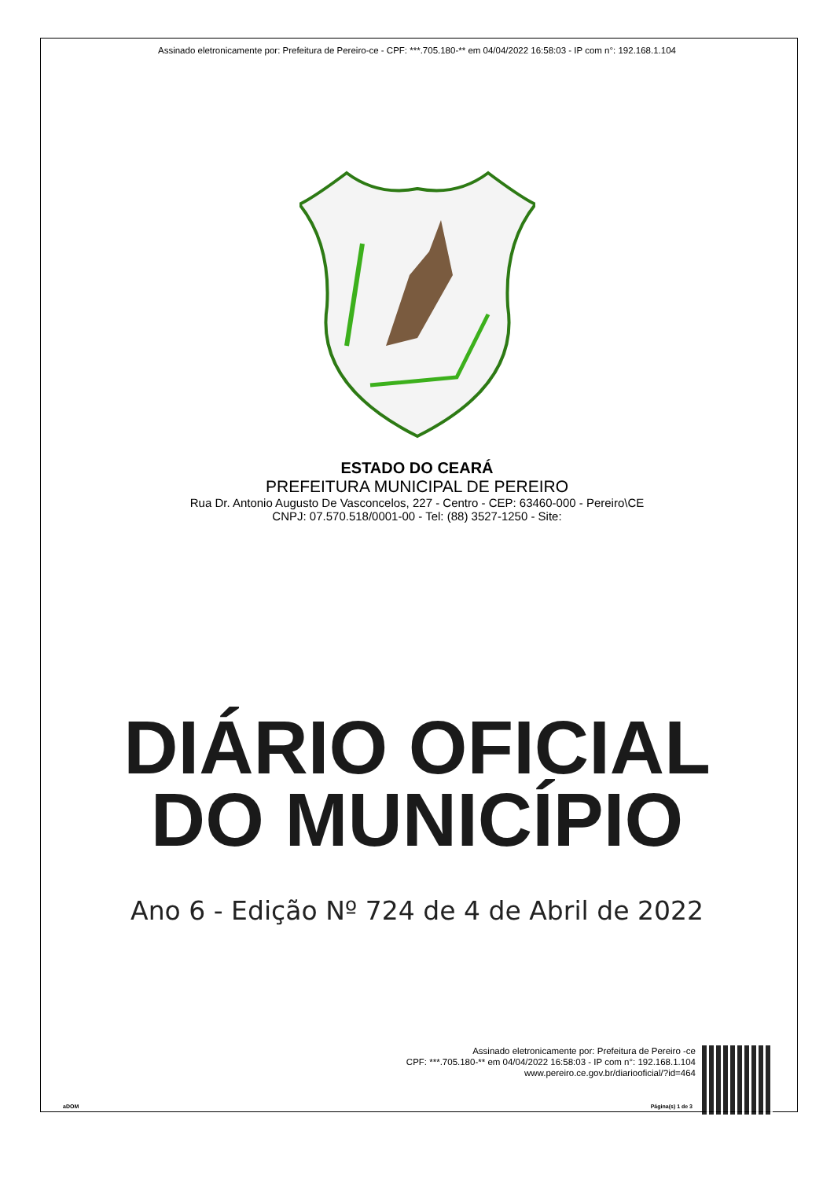Assinado eletronicamente por: Prefeitura de Pereiro-ce - CPF: ***.705.180-** em 04/04/2022 16:58:03 - IP com n°: 192.168.1.104
ESTADO DO CEARÁ
PREFEITURA MUNICIPAL DE PEREIRO
Rua Dr. Antonio Augusto De Vasconcelos, 227 - Centro - CEP: 63460-000 - Pereiro\CE
CNPJ: 07.570.518/0001-00 - Tel: (88) 3527-1250 - Site:
DIÁRIO OFICIAL
DO MUNICÍPIO
Ano 6 - Edição Nº 724 de 4 de Abril de 2022
Assinado eletronicamente por: Prefeitura de Pereiro -ce
CPF: ***.705.180-** em 04/04/2022 16:58:03 - IP com n°: 192.168.1.104
www.pereiro.ce.gov.br/diariooficial/?id=464
aDOM Página(s) 1 de 3